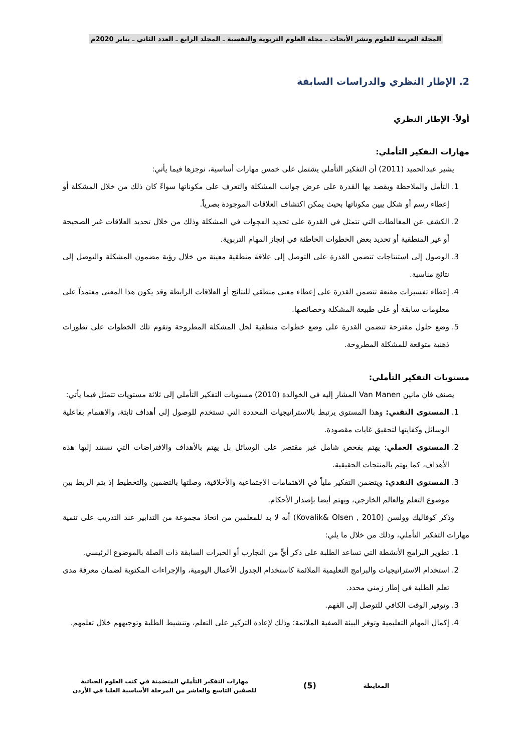المجلة العربية للعلوم ونشر الأبحاث ـ مجلة العلوم التربوية والنفسية ـ المجلد الرابع ـ العدد الثاني ـ يناير 2020م
2. الإطار النظري والدراسات السابقة
أولاً- الإطار النظري
مهارات التفكير التأملي:
يشير عبدالحميد (2011) أن التفكير التأملي يشتمل على خمس مهارات أساسية، نوجزها فيما يأتي:
1. التأمل والملاحظة ويقصد بها القدرة على عرض جوانب المشكلة والتعرف على مكوناتها سواءً كان ذلك من خلال المشكلة أو إعطاء رسم أو شكل يبين مكوناتها بحيث يمكن اكتشاف العلاقات الموجودة بصرياً.
2. الكشف عن المغالطات التي تتمثل في القدرة على تحديد الفجوات في المشكلة وذلك من خلال تحديد العلاقات غير الصحيحة أو غير المنطقية أو تحديد بعض الخطوات الخاطئة في إنجاز المهام التربوية.
3. الوصول إلى استنتاجات تتضمن القدرة على التوصل إلى علاقة منطقية معينة من خلال رؤية مضمون المشكلة والتوصل إلى نتائج مناسبة.
4. إعطاء تفسيرات مقنعة تتضمن القدرة على إعطاء معنى منطقي للنتائج أو العلاقات الرابطة وقد يكون هذا المعنى معتمداً على معلومات سابقة أو على طبيعة المشكلة وخصائصها.
5. وضع حلول مقترحة تتضمن القدرة على وضع خطوات منطقية لحل المشكلة المطروحة وتقوم تلك الخطوات على تطورات ذهنية متوقعة للمشكلة المطروحة.
مستويات التفكير التأملي:
يصنف فان مانين Van Manen المشار إليه في الخوالدة (2010) مستويات التفكير التأملي إلى ثلاثة مستويات تتمثل فيما يأتي:
1. المستوى التقني: وهذا المستوى يرتبط بالاستراتيجيات المحددة التي تستخدم للوصول إلى أهداف ثابتة، والاهتمام بفاعلية الوسائل وكفايتها لتحقيق غايات مقصودة.
2. المستوى العملي: يهتم بفحص شامل غير مقتصر على الوسائل بل يهتم بالأهداف والافتراضات التي تستند إليها هذه الأهداف، كما يهتم بالمنتجات الحقيقية.
3. المستوى النقدي: ويتضمن التفكير ملياً في الاهتمامات الاجتماعية والأخلاقية، وصلتها بالتضمين والتخطيط إذ يتم الربط بين موضوع التعلم والعالم الخارجي، ويهتم أيضا بإصدار الأحكام.
وذكر كوفاليك وولسن (Kovalik& Olsen , 2010) أنه لا بد للمعلمين من اتخاذ مجموعة من التدابير عند التدريب على تنمية مهارات التفكير التأملي، وذلك من خلال ما يلي:
1. تطوير البرامج الأنشطة التي تساعد الطلبة على ذكر أيٍّ من التجارب أو الخبرات السابقة ذات الصلة بالموضوع الرئيسي.
2. استخدام الاستراتيجيات والبرامج التعليمية الملائمة كاستخدام الجدول الأعمال اليومية، والإجراءات المكتوبة لضمان معرفة مدى تعلم الطلبة في إطار زمني محدد.
3. وتوفير الوقت الكافي للتوصل إلى الفهم.
4. إكمال المهام التعليمية وتوفر البيئة الصفية الملائمة؛ وذلك لإعادة التركيز على التعلم، وتنشيط الطلبة وتوجيههم خلال تعلمهم.
المعايطة
(5)
مهارات التفكير التأملي المتضمنة في كتب العلوم الحياتية
للصفين التاسع والعاشر من المرحلة الأساسية العليا في الأردن